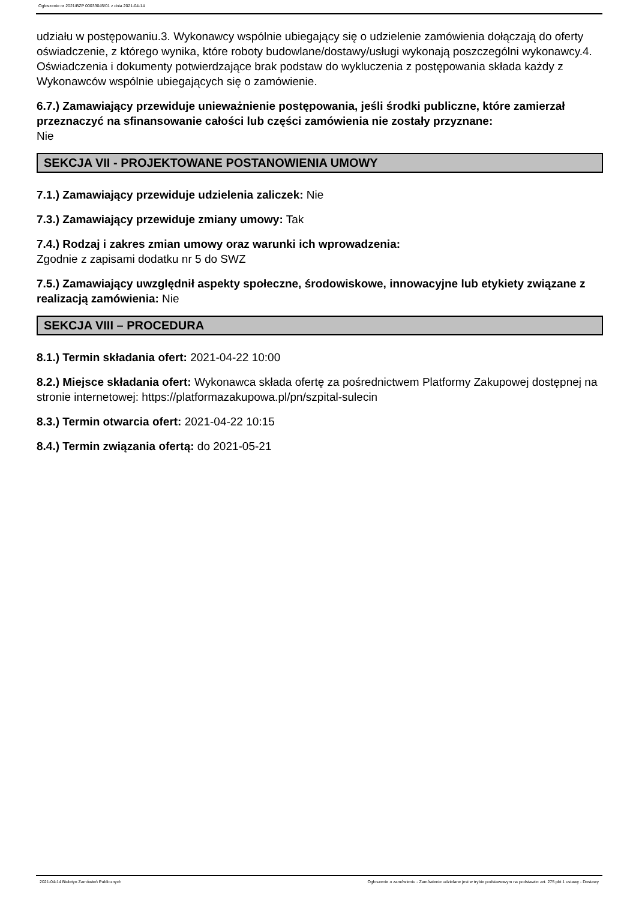Ogłoszenie nr 2021/BZP 00033045/01 z dnia 2021-04-14
udziału w postępowaniu.3. Wykonawcy wspólnie ubiegający się o udzielenie zamówienia dołączają do oferty oświadczenie, z którego wynika, które roboty budowlane/dostawy/usługi wykonają poszczególni wykonawcy.4. Oświadczenia i dokumenty potwierdzające brak podstaw do wykluczenia z postępowania składa każdy z Wykonawców wspólnie ubiegających się o zamówienie.
6.7.) Zamawiający przewiduje unieważnienie postępowania, jeśli środki publiczne, które zamierzał przeznaczyć na sfinansowanie całości lub części zamówienia nie zostały przyznane:
Nie
SEKCJA VII - PROJEKTOWANE POSTANOWIENIA UMOWY
7.1.) Zamawiający przewiduje udzielenia zaliczek: Nie
7.3.) Zamawiający przewiduje zmiany umowy: Tak
7.4.) Rodzaj i zakres zmian umowy oraz warunki ich wprowadzenia:
Zgodnie z zapisami dodatku nr 5 do SWZ
7.5.) Zamawiający uwzględnił aspekty społeczne, środowiskowe, innowacyjne lub etykiety związane z realizacją zamówienia: Nie
SEKCJA VIII – PROCEDURA
8.1.) Termin składania ofert: 2021-04-22 10:00
8.2.) Miejsce składania ofert: Wykonawca składa ofertę za pośrednictwem Platformy Zakupowej dostępnej na stronie internetowej: https://platformazakupowa.pl/pn/szpital-sulecin
8.3.) Termin otwarcia ofert: 2021-04-22 10:15
8.4.) Termin związania ofertą: do 2021-05-21
2021-04-14 Biuletyn Zamówień Publicznych Ogłoszenie o zamówieniu - Zamówienie udzielane jest w trybie podstawowym na podstawie: art. 275 pkt 1 ustawy - Dostawy